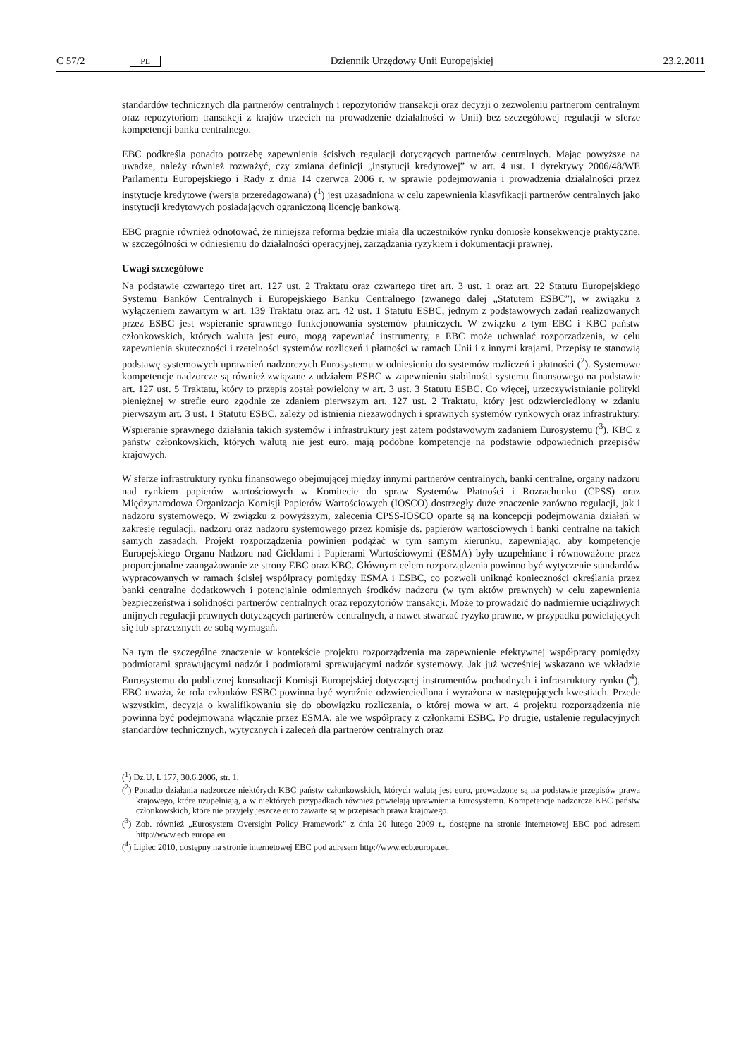C 57/2 PL Dziennik Urzędowy Unii Europejskiej 23.2.2011
standardów technicznych dla partnerów centralnych i repozytoriów transakcji oraz decyzji o zezwoleniu partnerom centralnym oraz repozytoriom transakcji z krajów trzecich na prowadzenie działalności w Unii) bez szczegółowej regulacji w sferze kompetencji banku centralnego.
EBC podkreśla ponadto potrzebę zapewnienia ścisłych regulacji dotyczących partnerów centralnych. Mając powyższe na uwadze, należy również rozważyć, czy zmiana definicji „instytucji kredytowej” w art. 4 ust. 1 dyrektywy 2006/48/WE Parlamentu Europejskiego i Rady z dnia 14 czerwca 2006 r. w sprawie podejmowania i prowadzenia działalności przez instytucje kredytowe (wersja przeredagowana) (<sup>1</sup>) jest uzasadniona w celu zapewnienia klasyfikacji partnerów centralnych jako instytucji kredytowych posiadających ograniczoną licencję bankową.
EBC pragnie również odnotować, że niniejsza reforma będzie miała dla uczestników rynku doniosłe konsekwencje praktyczne, w szczególności w odniesieniu do działalności operacyjnej, zarządzania ryzykiem i dokumentacji prawnej.
Uwagi szczegółowe
Na podstawie czwartego tiret art. 127 ust. 2 Traktatu oraz czwartego tiret art. 3 ust. 1 oraz art. 22 Statutu Europejskiego Systemu Banków Centralnych i Europejskiego Banku Centralnego (zwanego dalej „Statutem ESBC”), w związku z wyłączeniem zawartym w art. 139 Traktatu oraz art. 42 ust. 1 Statutu ESBC, jednym z podstawowych zadań realizowanych przez ESBC jest wspieranie sprawnego funkcjonowania systemów płatniczych. W związku z tym EBC i KBC państw członkowskich, których walutą jest euro, mogą zapewniać instrumenty, a EBC może uchwalać rozporządzenia, w celu zapewnienia skuteczności i rzetelności systemów rozliczeń i płatności w ramach Unii i z innymi krajami. Przepisy te stanowią podstawę systemowych uprawnień nadzorczych Eurosystemu w odniesieniu do systemów rozliczeń i płatności (<sup>2</sup>). Systemowe kompetencje nadzorcze są również związane z udziałem ESBC w zapewnieniu stabilności systemu finansowego na podstawie art. 127 ust. 5 Traktatu, który to przepis został powielony w art. 3 ust. 3 Statutu ESBC. Co więcej, urzeczywistnianie polityki pieniężnej w strefie euro zgodnie ze zdaniem pierwszym art. 127 ust. 2 Traktatu, który jest odzwierciedlony w zdaniu pierwszym art. 3 ust. 1 Statutu ESBC, zależy od istnienia niezawodnych i sprawnych systemów rynkowych oraz infrastruktury. Wspieranie sprawnego działania takich systemów i infrastruktury jest zatem podstawowym zadaniem Eurosystemu (<sup>3</sup>). KBC z państw członkowskich, których walutą nie jest euro, mają podobne kompetencje na podstawie odpowiednich przepisów krajowych.
W sferze infrastruktury rynku finansowego obejmującej między innymi partnerów centralnych, banki centralne, organy nadzoru nad rynkiem papierów wartościowych w Komitecie do spraw Systemów Płatności i Rozrachunku (CPSS) oraz Międzynarodowa Organizacja Komisji Papierów Wartościowych (IOSCO) dostrzegły duże znaczenie zarówno regulacji, jak i nadzoru systemowego. W związku z powyższym, zalecenia CPSS-IOSCO oparte są na koncepcji podejmowania działań w zakresie regulacji, nadzoru oraz nadzoru systemowego przez komisje ds. papierów wartościowych i banki centralne na takich samych zasadach. Projekt rozporządzenia powinien podążać w tym samym kierunku, zapewniając, aby kompetencje Europejskiego Organu Nadzoru nad Giełdami i Papierami Wartościowymi (ESMA) były uzupełniane i równoważone przez proporcjonalne zaangażowanie ze strony EBC oraz KBC. Głównym celem rozporządzenia powinno być wytyczenie standardów wypracowanych w ramach ścisłej współpracy pomiędzy ESMA i ESBC, co pozwoli uniknąć konieczności określania przez banki centralne dodatkowych i potencjalnie odmiennych środków nadzoru (w tym aktów prawnych) w celu zapewnienia bezpieczeństwa i solidności partnerów centralnych oraz repozytoriów transakcji. Może to prowadzić do nadmiernie uciążliwych unijnych regulacji prawnych dotyczących partnerów centralnych, a nawet stwarzać ryzyko prawne, w przypadku powielających się lub sprzecznych ze sobą wymagań.
Na tym tle szczególne znaczenie w kontekście projektu rozporządzenia ma zapewnienie efektywnej współpracy pomiędzy podmiotami sprawującymi nadzór i podmiotami sprawującymi nadzór systemowy. Jak już wcześniej wskazano we wkładzie Eurosystemu do publicznej konsultacji Komisji Europejskiej dotyczącej instrumentów pochodnych i infrastruktury rynku (<sup>4</sup>), EBC uważa, że rola członków ESBC powinna być wyraźnie odzwierciedlona i wyrażona w następujących kwestiach. Przede wszystkim, decyzja o kwalifikowaniu się do obowiązku rozliczania, o której mowa w art. 4 projektu rozporządzenia nie powinna być podejmowana włącznie przez ESMA, ale we współpracy z członkami ESBC. Po drugie, ustalenie regulacyjnych standardów technicznych, wytycznych i zaleceń dla partnerów centralnych oraz
(<sup>1</sup>) Dz.U. L 177, 30.6.2006, str. 1.
(<sup>2</sup>) Ponadto działania nadzorcze niektórych KBC państw członkowskich, których walutą jest euro, prowadzone są na podstawie przepisów prawa krajowego, które uzupełniają, a w niektórych przypadkach również powielają uprawnienia Eurosystemu. Kompetencje nadzorcze KBC państw członkowskich, które nie przyjęły jeszcze euro zawarte są w przepisach prawa krajowego.
(<sup>3</sup>) Zob. również „Eurosystem Oversight Policy Framework” z dnia 20 lutego 2009 r., dostępne na stronie internetowej EBC pod adresem http://www.ecb.europa.eu
(<sup>4</sup>) Lipiec 2010, dostępny na stronie internetowej EBC pod adresem http://www.ecb.europa.eu